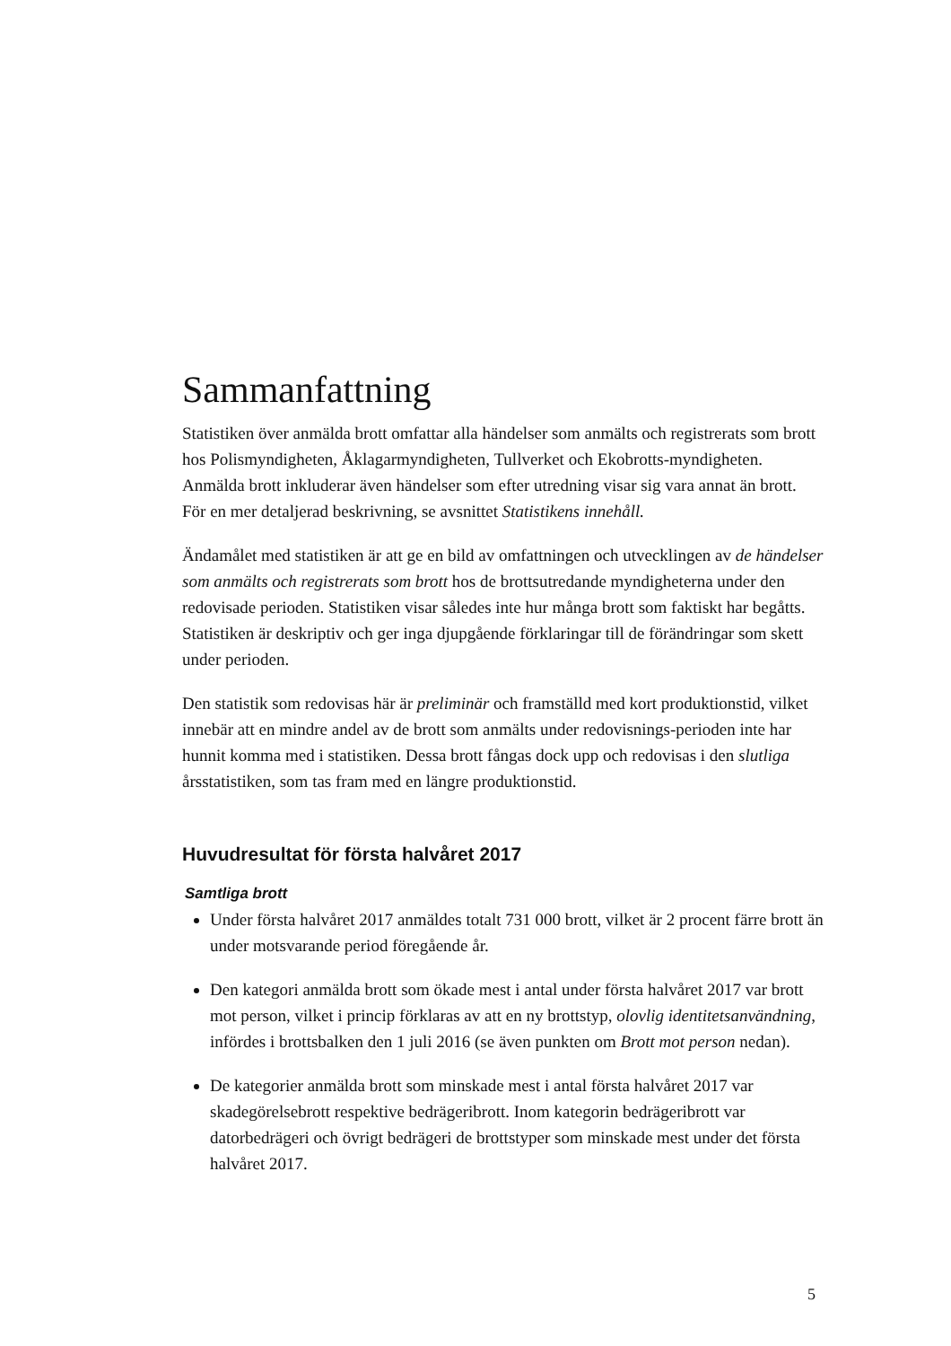Sammanfattning
Statistiken över anmälda brott omfattar alla händelser som anmälts och registrerats som brott hos Polismyndigheten, Åklagarmyndigheten, Tullverket och Ekobrotts-myndigheten. Anmälda brott inkluderar även händelser som efter utredning visar sig vara annat än brott. För en mer detaljerad beskrivning, se avsnittet Statistikens innehåll.
Ändamålet med statistiken är att ge en bild av omfattningen och utvecklingen av de händelser som anmälts och registrerats som brott hos de brottsutredande myndigheterna under den redovisade perioden. Statistiken visar således inte hur många brott som faktiskt har begåtts. Statistiken är deskriptiv och ger inga djupgående förklaringar till de förändringar som skett under perioden.
Den statistik som redovisas här är preliminär och framställd med kort produktionstid, vilket innebär att en mindre andel av de brott som anmälts under redovisnings-perioden inte har hunnit komma med i statistiken. Dessa brott fångas dock upp och redovisas i den slutliga årsstatistiken, som tas fram med en längre produktionstid.
Huvudresultat för första halvåret 2017
Samtliga brott
Under första halvåret 2017 anmäldes totalt 731 000 brott, vilket är 2 procent färre brott än under motsvarande period föregående år.
Den kategori anmälda brott som ökade mest i antal under första halvåret 2017 var brott mot person, vilket i princip förklaras av att en ny brottstyp, olovlig identitetsanvändning, infördes i brottsbalken den 1 juli 2016 (se även punkten om Brott mot person nedan).
De kategorier anmälda brott som minskade mest i antal första halvåret 2017 var skadegörelsebrott respektive bedrägeribrott. Inom kategorin bedrägeribrott var datorbedrägeri och övrigt bedrägeri de brottstyper som minskade mest under det första halvåret 2017.
5